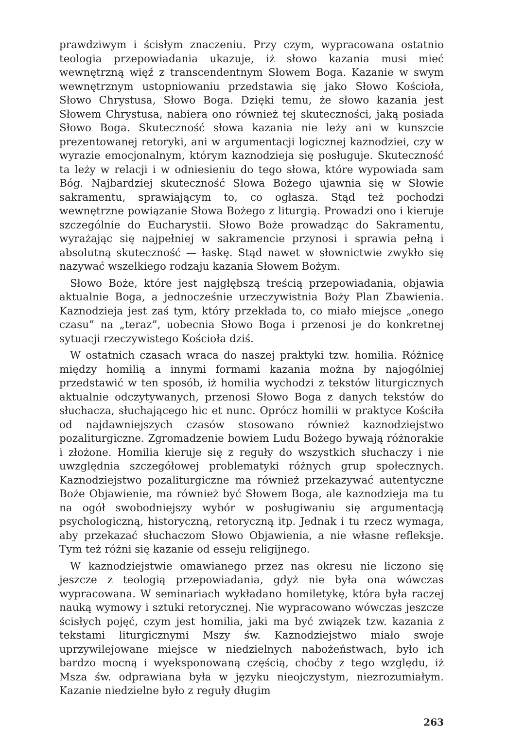prawdziwym i ścisłym znaczeniu. Przy czym, wypracowana ostatnio teologia przepowiadania ukazuje, iż słowo kazania musi mieć wewnętrzną więź z transcendentnym Słowem Boga. Kazanie w swym wewnętrznym ustopniowaniu przedstawia się jako Słowo Kościoła, Słowo Chrystusa, Słowo Boga. Dzięki temu, że słowo kazania jest Słowem Chrystusa, nabiera ono również tej skuteczności, jaką posiada Słowo Boga. Skuteczność słowa kazania nie leży ani w kunszcie prezentowanej retoryki, ani w argumentacji logicznej kaznodziei, czy w wyrazie emocjonalnym, którym kaznodzieja się posługuje. Skuteczność ta leży w relacji i w odniesieniu do tego słowa, które wypowiada sam Bóg. Najbardziej skuteczność Słowa Bożego ujawnia się w Słowie sakramentu, sprawiającym to, co ogłasza. Stąd też pochodzi wewnętrzne powiązanie Słowa Bożego z liturgią. Prowadzi ono i kieruje szczególnie do Eucharystii. Słowo Boże prowadząc do Sakramentu, wyrażając się najpełniej w sakramencie przynosi i sprawia pełną i absolutną skuteczność — łaskę. Stąd nawet w słownictwie zwykło się nazywać wszelkiego rodzaju kazania Słowem Bożym.
Słowo Boże, które jest najgłębszą treścią przepowiadania, objawia aktualnie Boga, a jednocześnie urzeczywistnia Boży Plan Zbawienia. Kaznodzieja jest zaś tym, który przekłada to, co miało miejsce „onego czasu” na „teraz”, uobecnia Słowo Boga i przenosi je do konkretnej sytuacji rzeczywistego Kościoła dziś.
W ostatnich czasach wraca do naszej praktyki tzw. homilia. Różnicę między homilią a innymi formami kazania można by najogólniej przedstawić w ten sposób, iż homilia wychodzi z tekstów liturgicznych aktualnie odczytywanych, przenosi Słowo Boga z danych tekstów do słuchacza, słuchającego hic et nunc. Oprócz homilii w praktyce Kościła od najdawniejszych czasów stosowano również kaznodziejstwo pozaliturgiczne. Zgromadzenie bowiem Ludu Bożego bywają różnorakie i złożone. Homilia kieruje się z reguły do wszystkich słuchaczy i nie uwzględnia szczegółowej problematyki różnych grup społecznych. Kaznodziejstwo pozaliturgiczne ma również przekazywać autentyczne Boże Objawienie, ma również być Słowem Boga, ale kaznodzieja ma tu na ogół swobodniejszy wybór w posługiwaniu się argumentacją psychologiczną, historyczną, retoryczną itp. Jednak i tu rzecz wymaga, aby przekazać słuchaczom Słowo Objawienia, a nie własne refleksje. Tym też różni się kazanie od esseju religijnego.
W kaznodziejstwie omawianego przez nas okresu nie liczono się jeszcze z teologią przepowiadania, gdyż nie była ona wówczas wypracowana. W seminariach wykładano homiletykę, która była raczej nauką wymowy i sztuki retorycznej. Nie wypracowano wówczas jeszcze ścisłych pojęć, czym jest homilia, jaki ma być związek tzw. kazania z tekstami liturgicznymi Mszy św. Kaznodziejstwo miało swoje uprzywilejowane miejsce w niedzielnych nabożeństwach, było ich bardzo mocną i wyeksponowaną częścią, choćby z tego względu, iż Msza św. odprawiana była w języku nieojczystym, niezrozumiałym. Kazanie niedzielne było z reguły długim
263